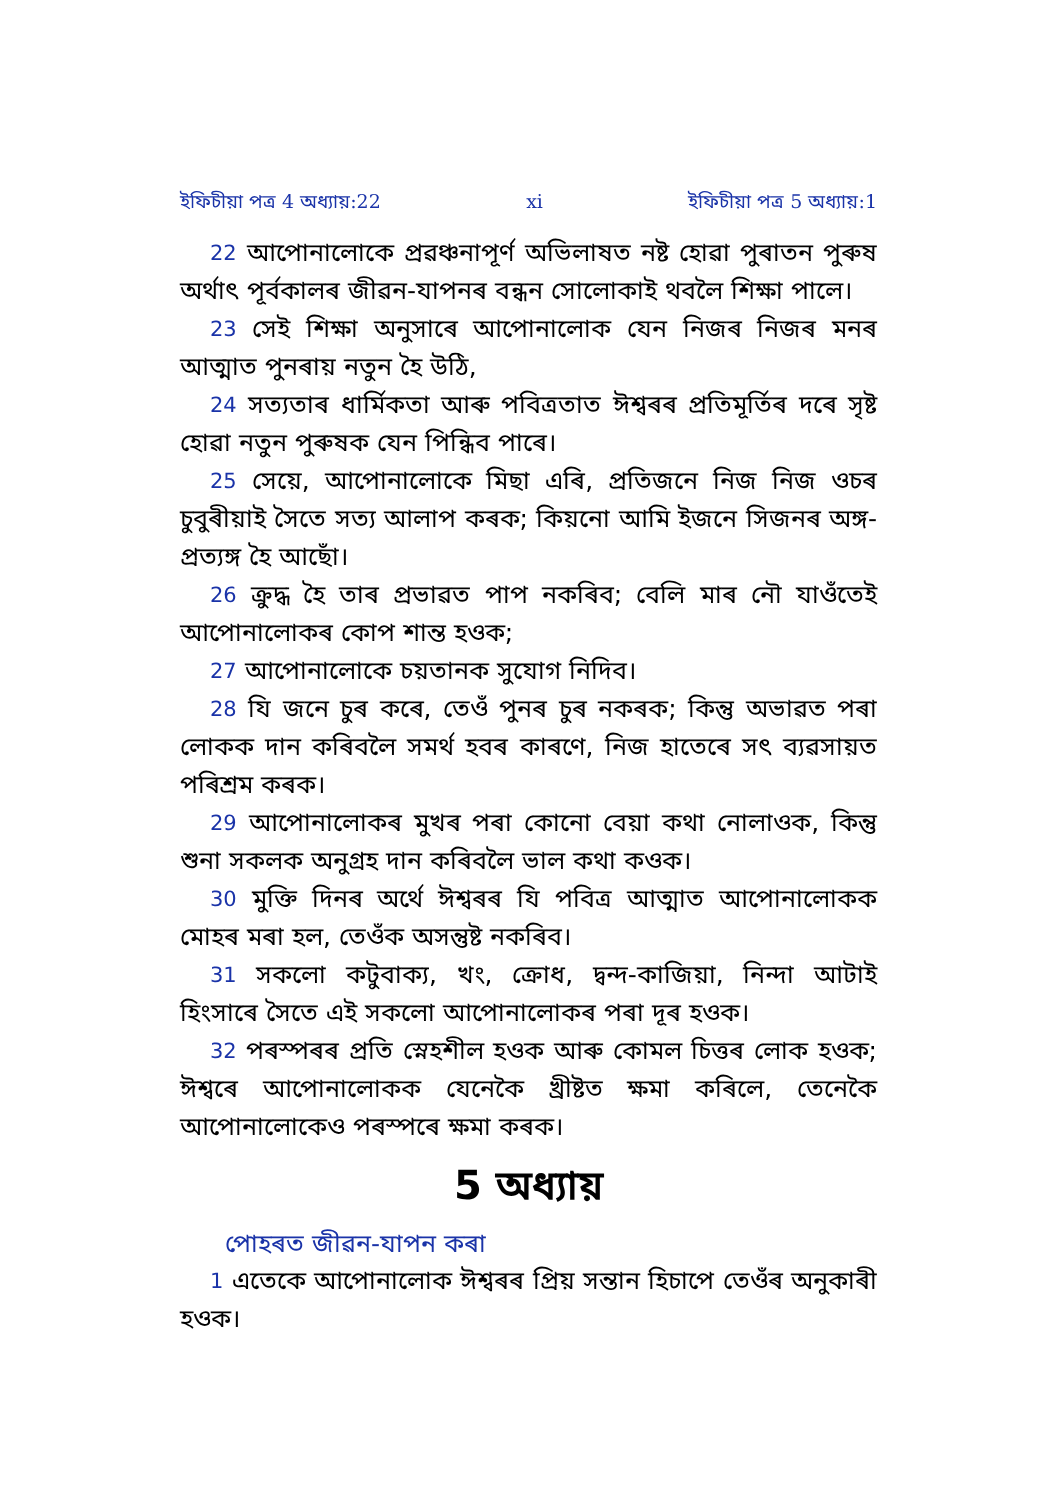ইফিচীয়া পত্ৰ 4 অধ্যায়:22 xi ইফিচীয়া পত্ৰ 5 অধ্যায়:1
22 আপোনালোকে প্ৰৱঞ্চনাপূৰ্ণ অভিলাষত নষ্ট হোৱা পুৰাতন পুৰুষ অৰ্থাৎ পূৰ্বকালৰ জীৱন-যাপনৰ বন্ধন সোলোকাই থবলৈ শিক্ষা পালে।
23 সেই শিক্ষা অনুসাৰে আপোনালোক যেন নিজৰ নিজৰ মনৰ আত্মাত পুনৰায় নতুন হৈ উঠি,
24 সত্যতাৰ ধাৰ্মিকতা আৰু পবিত্ৰতাত ঈশ্বৰৰ প্ৰতিমূৰ্তিৰ দৰে সৃষ্ট হোৱা নতুন পুৰুষক যেন পিন্ধিব পাৰে।
25 সেয়ে, আপোনালোকে মিছা এৰি, প্ৰতিজনে নিজ নিজ ওচৰ চুবুৰীয়াই সৈতে সত্য আলাপ কৰক; কিয়নো আমি ইজনে সিজনৰ অঙ্গ- প্ৰত্যঙ্গ হৈ আছোঁ।
26 ক্ৰুদ্ধ হৈ তাৰ প্ৰভাৱত পাপ নকৰিব; বেলি মাৰ নৌ যাওঁতেই আপোনালোকৰ কোপ শান্ত হওক;
27 আপোনালোকে চয়তানক সুযোগ নিদিব।
28 যি জনে চুৰ কৰে, তেওঁ পুনৰ চুৰ নকৰক; কিন্তু অভাৱত পৰা লোকক দান কৰিবলৈ সমৰ্থ হবৰ কাৰণে, নিজ হাতেৰে সৎ ব্যৱসায়ত পৰিশ্ৰম কৰক।
29 আপোনালোকৰ মুখৰ পৰা কোনো বেয়া কথা নোলাওক, কিন্তু শুনা সকলক অনুগ্ৰহ দান কৰিবলৈ ভাল কথা কওক।
30 মুক্তি দিনৰ অৰ্থে ঈশ্বৰৰ যি পবিত্ৰ আত্মাত আপোনালোকক মোহৰ মৰা হল, তেওঁক অসন্তুষ্ট নকৰিব।
31 সকলো কটুবাক্য, খং, ক্ৰোধ, দ্বন্দ-কাজিয়া, নিন্দা আটাই হিংসাৰে সৈতে এই সকলো আপোনালোকৰ পৰা দূৰ হওক।
32 পৰস্পৰৰ প্ৰতি স্নেহশীল হওক আৰু কোমল চিত্তৰ লোক হওক; ঈশ্বৰে আপোনালোকক যেনেকৈ খ্ৰীষ্টত ক্ষমা কৰিলে, তেনেকৈ আপোনালোকেও পৰস্পৰে ক্ষমা কৰক।
5 অধ্যায়
পোহৰত জীৱন-যাপন কৰা
1 এতেকে আপোনালোক ঈশ্বৰৰ প্ৰিয় সন্তান হিচাপে তেওঁৰ অনুকাৰী হওক।